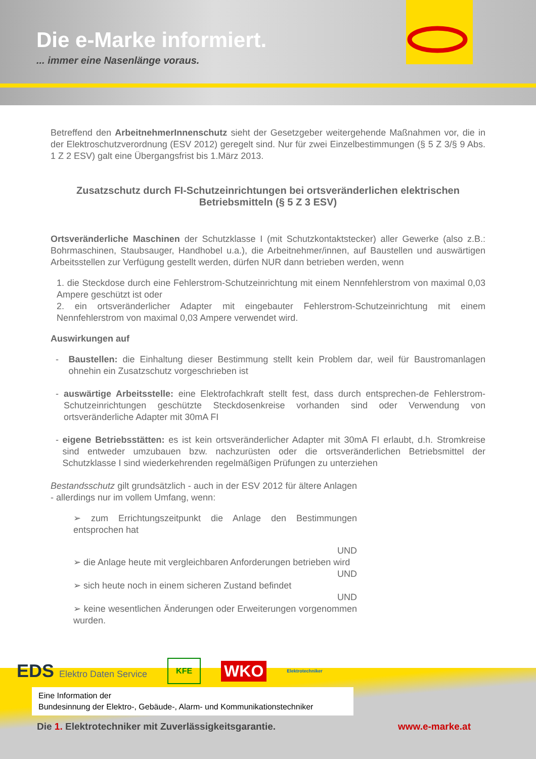Die e-Marke informiert.
... immer eine Nasenlänge voraus.
Betreffend den ArbeitnehmerInnenschutz sieht der Gesetzgeber weitergehende Maßnahmen vor, die in der Elektroschutzverordnung (ESV 2012) geregelt sind. Nur für zwei Einzelbestimmungen (§ 5 Z 3/§ 9 Abs. 1 Z 2 ESV) galt eine Übergangsfrist bis 1.März 2013.
Zusatzschutz durch FI-Schutzeinrichtungen bei ortsveränderlichen elektrischen Betriebsmitteln (§ 5 Z 3 ESV)
Ortsveränderliche Maschinen der Schutzklasse I (mit Schutzkontaktstecker) aller Gewerke (also z.B.: Bohrmaschinen, Staubsauger, Handhobel u.a.), die Arbeitnehmer/innen, auf Baustellen und auswärtigen Arbeitsstellen zur Verfügung gestellt werden, dürfen NUR dann betrieben werden, wenn
1. die Steckdose durch eine Fehlerstrom-Schutzeinrichtung mit einem Nennfehlerstrom von maximal 0,03 Ampere geschützt ist oder
2. ein ortsveränderlicher Adapter mit eingebauter Fehlerstrom-Schutzeinrichtung mit einem Nennfehlerstrom von maximal 0,03 Ampere verwendet wird.
Auswirkungen auf
- Baustellen: die Einhaltung dieser Bestimmung stellt kein Problem dar, weil für Baustromanlagen ohnehin ein Zusatzschutz vorgeschrieben ist
- auswärtige Arbeitsstelle: eine Elektrofachkraft stellt fest, dass durch entsprechen-de Fehlerstrom-Schutzeinrichtungen geschützte Steckdosenkreise vorhanden sind oder Verwendung von ortsveränderliche Adapter mit 30mA FI
- eigene Betriebsstätten: es ist kein ortsveränderlicher Adapter mit 30mA FI erlaubt, d.h. Stromkreise sind entweder umzubauen bzw. nachzurüsten oder die ortsveränderlichen Betriebsmittel der Schutzklasse I sind wiederkehrenden regelmäßigen Prüfungen zu unterziehen
Bestandsschutz gilt grundsätzlich - auch in der ESV 2012 für ältere Anlagen - allerdings nur im vollem Umfang, wenn:
➢ zum Errichtungszeitpunkt die Anlage den Bestimmungen entsprochen hat
UND
➢ die Anlage heute mit vergleichbaren Anforderungen betrieben wird
UND
➢ sich heute noch in einem sicheren Zustand befindet
UND
➢ keine wesentlichen Änderungen oder Erweiterungen vorgenommen wurden.
EDS Elektro Daten Service KFE WKO Elektrotechniker
Eine Information der
Bundesinnung der Elektro-, Gebäude-, Alarm- und Kommunikationstechniker
Die 1. Elektrotechniker mit Zuverlässigkeitsgarantie.
www.e-marke.at